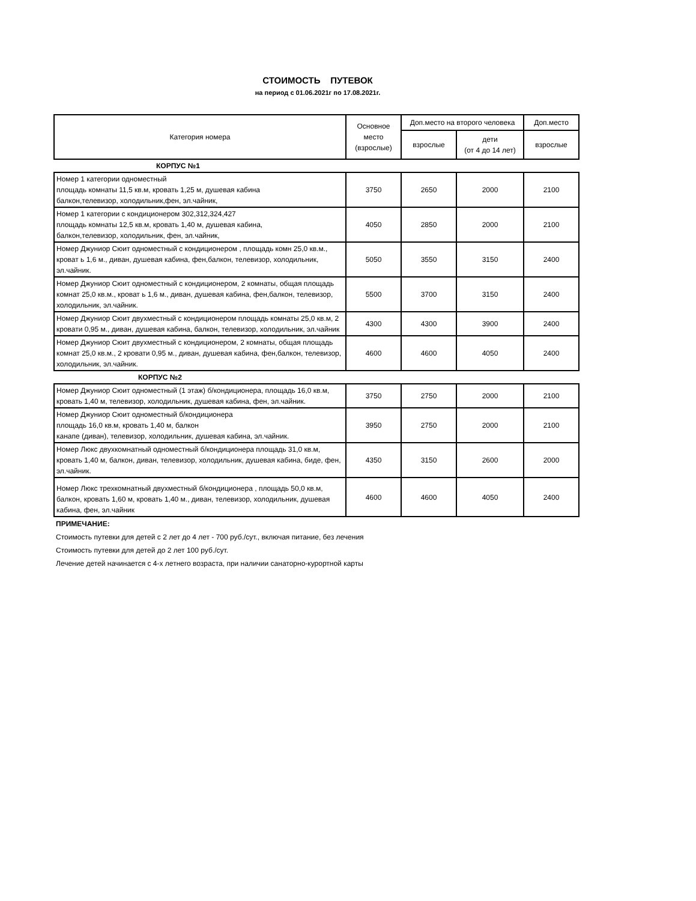СТОИМОСТЬ ПУТЕВОК
на период с 01.06.2021г по 17.08.2021г.
| Категория номера | Основное место (взрослые) | Доп.место на второго человека | | Доп.место |
| --- | --- | --- | --- | --- |
| | | взрослые | дети (от 4 до 14 лет) | взрослые |
| КОРПУС №1 | | | | |
| Номер 1 категории одноместный площадь комнаты 11,5 кв.м, кровать 1,25 м, душевая кабина балкон,телевизор, холодильник,фен, эл.чайник, | 3750 | 2650 | 2000 | 2100 |
| Номер 1 категории с кондиционером 302,312,324,427 площадь комнаты 12,5 кв.м, кровать 1,40 м, душевая кабина, балкон,телевизор, холодильник, фен, эл.чайник, | 4050 | 2850 | 2000 | 2100 |
| Номер Джуниор Сюит одноместный с кондиционером , площадь комн 25,0 кв.м., кроват ь 1,6 м., диван, душевая кабина, фен,балкон, телевизор, холодильник, эл.чайник. | 5050 | 3550 | 3150 | 2400 |
| Номер Джуниор Сюит одноместный с кондиционером, 2 комнаты, общая площадь комнат 25,0 кв.м., кроват ь 1,6 м., диван, душевая кабина, фен,балкон, телевизор, холодильник, эл.чайник. | 5500 | 3700 | 3150 | 2400 |
| Номер Джуниор Сюит двухместный с кондиционером площадь комнаты 25,0 кв.м, 2 кровати 0,95 м., диван, душевая кабина, балкон, телевизор, холодильник, эл.чайник | 4300 | 4300 | 3900 | 2400 |
| Номер Джуниор Сюит двухместный с кондиционером, 2 комнаты, общая площадь комнат 25,0 кв.м., 2 кровати 0,95 м., диван, душевая кабина, фен,балкон, телевизор, холодильник, эл.чайник. | 4600 | 4600 | 4050 | 2400 |
| КОРПУС №2 | | | | |
| Номер Джуниор Сюит одноместный (1 этаж) б/кондиционера, площадь 16,0 кв.м, кровать 1,40 м, телевизор, холодильник, душевая кабина, фен, эл.чайник. | 3750 | 2750 | 2000 | 2100 |
| Номер Джуниор Сюит одноместный б/кондиционера площадь 16,0 кв.м, кровать 1,40 м, балкон канапе (диван), телевизор, холодильник, душевая кабина, эл.чайник. | 3950 | 2750 | 2000 | 2100 |
| Номер Люкс двухкомнатный одноместный б/кондиционера площадь 31,0 кв.м, кровать 1,40 м, балкон, диван, телевизор, холодильник, душевая кабина, биде, фен, эл.чайник. | 4350 | 3150 | 2600 | 2000 |
| Номер Люкс трехкомнатный двухместный б/кондиционера , площадь 50,0 кв.м, балкон, кровать 1,60 м, кровать 1,40 м., диван, телевизор, холодильник, душевая кабина, фен, эл.чайник | 4600 | 4600 | 4050 | 2400 |
ПРИМЕЧАНИЕ:
Стоимость путевки для детей с 2 лет до 4 лет - 700 руб./сут., включая питание, без лечения
Стоимость путевки для детей до 2 лет 100 руб./сут.
Лечение детей начинается с 4-х летнего возраста, при наличии санаторно-курортной карты